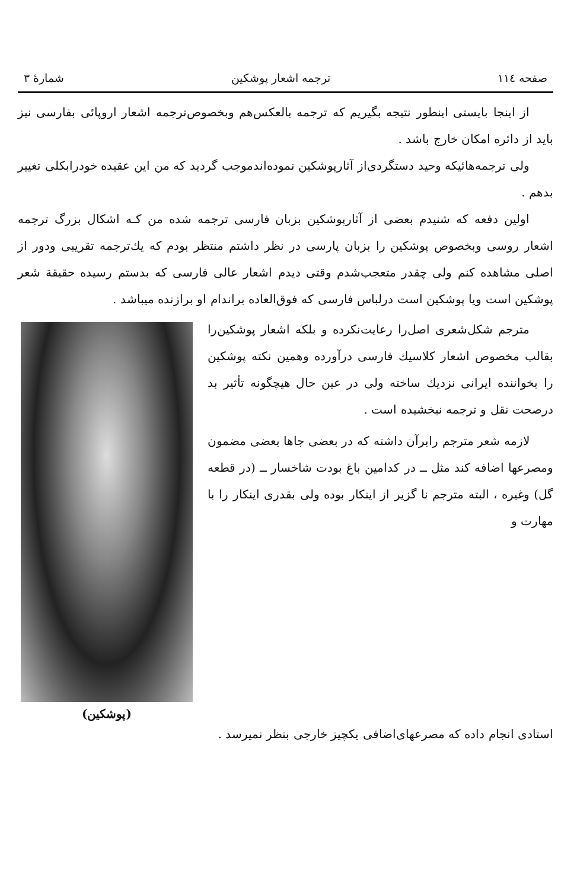صفحه ۱۱٤ ترجمه اشعار پوشکین شمارهٔ ۳
از اینجا بایستی اینطور نتیجه بگیریم که ترجمه بالعکس‌هم وبخصوص‌ترجمه اشعار اروپائی بفارسی نیز باید از دائره امکان خارج باشد .
ولی ترجمه‌هائیکه وحید دستگردی‌از آثارپوشکین نموده‌اندموجب گردید که من این عقیده خودرابکلی تغییر بدهم .
اولین دفعه که شنیدم بعضی از آثارپوشکین بزبان فارسی ترجمه شده من کـه اشکال بزرگ ترجمه اشعار روسی وبخصوص پوشکین را بزبان پارسی در نظر داشتم منتظر بودم که یك‌ترجمه تقریبی ودور از اصلی مشاهده کنم ولی چقدر متعجب‌شدم وقتی دیدم اشعار عالی فارسی که بدستم رسیده حقیقة شعر پوشکین است ویا پوشکین است درلباس فارسی که فوق‌العاده براندام او برازنده میباشد .
مترجم شکل‌شعری اصل‌را رعایت‌نکرده و بلکه اشعار پوشکین‌را بقالب مخصوص اشعار کلاسیك فارسی درآورده وهمین نکته پوشکین را بخواننده ایرانی نزدیك ساخته ولی در عین حال هیچگونه تأثیر بد درصحت نقل و ترجمه نبخشیده است .
لازمه شعر مترجم رابرآن داشته که در بعضی جاها بعضی مضمون ومصرعها اضافه کند مثل ــ در کدامین باغ بودت شاخسار ــ (در قطعه گل) وغیره ، البته مترجم نا گزیر از اینکار بوده ولی بقدری اینکار را با مهارت و
(پوشکین)
استادی انجام داده که مصرعهای‌اضافی یکچیز خارجی بنظر نمیرسد .